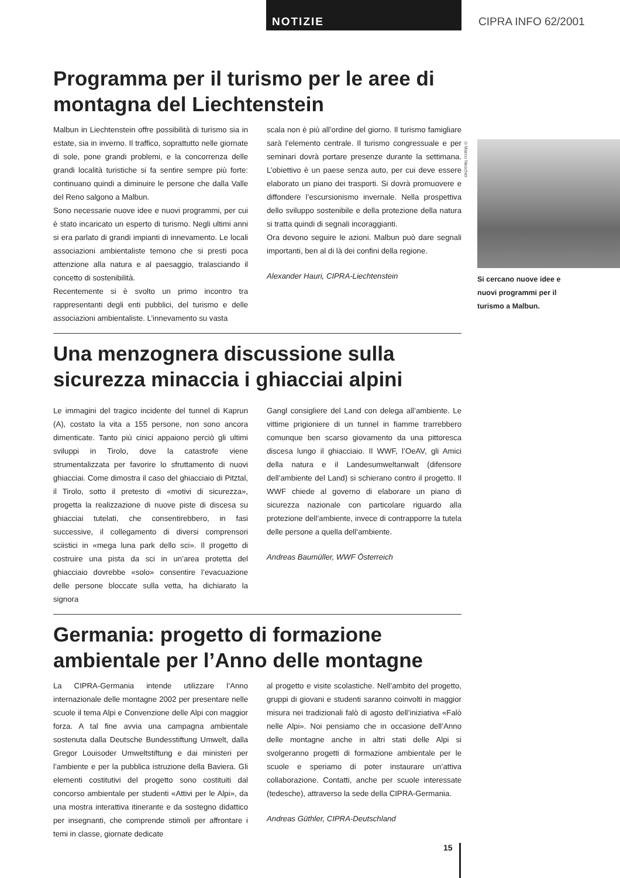NOTIZIE CIPRA INFO 62/2001
Programma per il turismo per le aree di montagna del Liechtenstein
Malbun in Liechtenstein offre possibilità di turismo sia in estate, sia in inverno. Il traffico, soprattutto nelle giornate di sole, pone grandi problemi, e la concorrenza delle grandi località turistiche si fa sentire sempre più forte: continuano quindi a diminuire le persone che dalla Valle del Reno salgono a Malbun.
Sono necessarie nuove idee e nuovi programmi, per cui è stato incaricato un esperto di turismo. Negli ultimi anni si era parlato di grandi impianti di innevamento. Le locali associazioni ambientaliste temono che si presti poca attenzione alla natura e al paesaggio, tralasciando il concetto di sostenibilità.
Recentemente si è svolto un primo incontro tra rappresentanti degli enti pubblici, del turismo e delle associazioni ambientaliste. L’innevamento su vasta
scala non è più all’ordine del giorno. Il turismo famigliare sarà l’elemento centrale. Il turismo congressuale e per seminari dovrà portare presenze durante la settimana. L’obiettivo è un paese senza auto, per cui deve essere elaborato un piano dei trasporti. Si dovrà promuovere e diffondere l’escursionismo invernale. Nella prospettiva dello sviluppo sostenibile e della protezione della natura si tratta quindi di segnali incoraggianti.
Ora devono seguire le azioni. Malbun può dare segnali importanti, ben al di là dei confini della regione.
Alexander Hauri, CIPRA-Liechtenstein
Una menzognera discussione sulla sicurezza minaccia i ghiacciai alpini
Le immagini del tragico incidente del tunnel di Kaprun (A), costato la vita a 155 persone, non sono ancora dimenticate. Tanto più cinici appaiono perciò gli ultimi sviluppi in Tirolo, dove la catastrofe viene strumentalizzata per favorire lo sfruttamento di nuovi ghiacciai. Come dimostra il caso del ghiacciaio di Pitztal, il Tirolo, sotto il pretesto di «motivi di sicurezza», progetta la realizzazione di nuove piste di discesa su ghiacciai tutelati, che consentirebbero, in fasi successive, il collegamento di diversi comprensori sciistici in «mega luna park dello sci». Il progetto di costruire una pista da sci in un’area protetta del ghiacciaio dovrebbe «solo» consentire l’evacuazione delle persone bloccate sulla vetta, ha dichiarato la signora
Gangl consigliere del Land con delega all’ambiente. Le vittime prigioniere di un tunnel in fiamme trarrebbero comunque ben scarso giovamento da una pittoresca discesa lungo il ghiacciaio. Il WWF, l’OeAV, gli Amici della natura e il Landesumweltanwalt (difensore dell’ambiente del Land) si schierano contro il progetto. Il WWF chiede al governo di elaborare un piano di sicurezza nazionale con particolare riguardo alla protezione dell’ambiente, invece di contrapporre la tutela delle persone a quella dell’ambiente.
Andreas Baumüller, WWF Österreich
Germania: progetto di formazione ambientale per l’Anno delle montagne
La CIPRA-Germania intende utilizzare l’Anno internazionale delle montagne 2002 per presentare nelle scuole il tema Alpi e Convenzione delle Alpi con maggior forza. A tal fine avvia una campagna ambientale sostenuta dalla Deutsche Bundesstiftung Umwelt, dalla Gregor Louisoder Umweltstiftung e dai ministeri per l’ambiente e per la pubblica istruzione della Baviera. Gli elementi costitutivi del progetto sono costituiti dal concorso ambientale per studenti «Attivi per le Alpi», da una mostra interattiva itinerante e da sostegno didattico per insegnanti, che comprende stimoli per affrontare i temi in classe, giornate dedicate
al progetto e visite scolastiche. Nell’ambito del progetto, gruppi di giovani e studenti saranno coinvolti in maggior misura nei tradizionali falò di agosto dell’iniziativa «Falò nelle Alpi». Noi pensiamo che in occasione dell’Anno delle montagne anche in altri stati delle Alpi si svolgeranno progetti di formazione ambientale per le scuole e speriamo di poter instaurare un’attiva collaborazione. Contatti, anche per scuole interessate (tedesche), attraverso la sede della CIPRA-Germania.
Andreas Güthler, CIPRA-Deutschland
©Marco Nescher
Si cercano nuove idee e nuovi programmi per il turismo a Malbun.
15